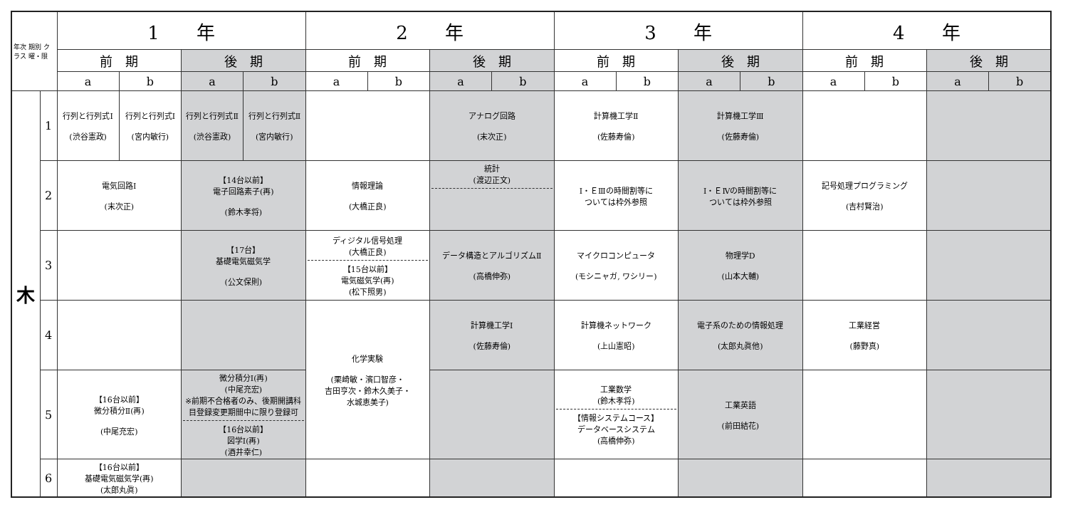| 年次 期別 クラス 曜・限 | | 1 年 | | | | 2 年 | | | | 3 年 | | | | 4 年 | | | |
| --- | --- | --- | --- | --- | --- | --- | --- | --- | --- | --- | --- | --- | --- | --- | --- | --- | --- |
| | | 前 期 | | 後 期 | | 前 期 | | 後 期 | | 前 期 | | 後 期 | | 前 期 | | 後 期 | |
| | | a | b | a | b | a | b | a | b | a | b | a | b | a | b | a | b |
| 木 | 1 | 行列と行列式Ⅰ (渋谷憲政) | 行列と行列式Ⅰ (宮内敏行) | 行列と行列式Ⅱ (渋谷憲政) | 行列と行列式Ⅱ (宮内敏行) | | | アナログ回路 (末次正) | | 計算機工学Ⅱ (佐藤寿倫) | | 計算機工学Ⅲ (佐藤寿倫) | | | | | |
| | 2 | 電気回路Ⅰ (末次正) | | 【14台以前】 電子回路素子(再) (鈴木孝将) | | 情報理論 (大橋正良) | | 統計 (渡辺正文) | | Ⅰ・ＥⅢの時間割等に ついては枠外参照 | | Ⅰ・ＥⅣの時間割等に ついては枠外参照 | | 記号処理プログラミング (吉村賢治) | | | |
| | 3 | | | 【17台】 基礎電気磁気学 (公文保則) | | ディジタル信号処理 (大橋正良) 【15台以前】 電気磁気学(再) (松下照男) | | データ構造とアルゴリズムⅡ (高橋伸弥) | | マイクロコンピュータ (モシニャガ, ワシリー) | | 物理学D (山本大輔) | | | | | |
| | 4 | | | | | 化学実験 (栗崎敏・濱口智彦・ 吉田亨次・鈴木久美子・ 水城恵美子) | | 計算機工学Ⅰ (佐藤寿倫) | | 計算機ネットワーク (上山憲昭) | | 電子系のための情報処理 (太郎丸眞他) | | 工業経営 (藤野真) | | | |
| | 5 | 【16台以前】 微分積分Ⅱ(再) (中尾充宏) | | 微分積分Ⅰ(再) (中尾充宏) ※前期不合格者のみ、後期開講科目登録変更期間中に限り登録可 【16台以前】 図学Ⅰ(再) (酒井幸仁) | | | | | | 工業数学 (鈴木孝将) 【情報システムコース】 データベースシステム (高橋伸弥) | | 工業英語 (前田結花) | | | | | |
| | 6 | 【16台以前】 基礎電気磁気学(再) (太郎丸眞) | | | | | | | | | | | | | | | |